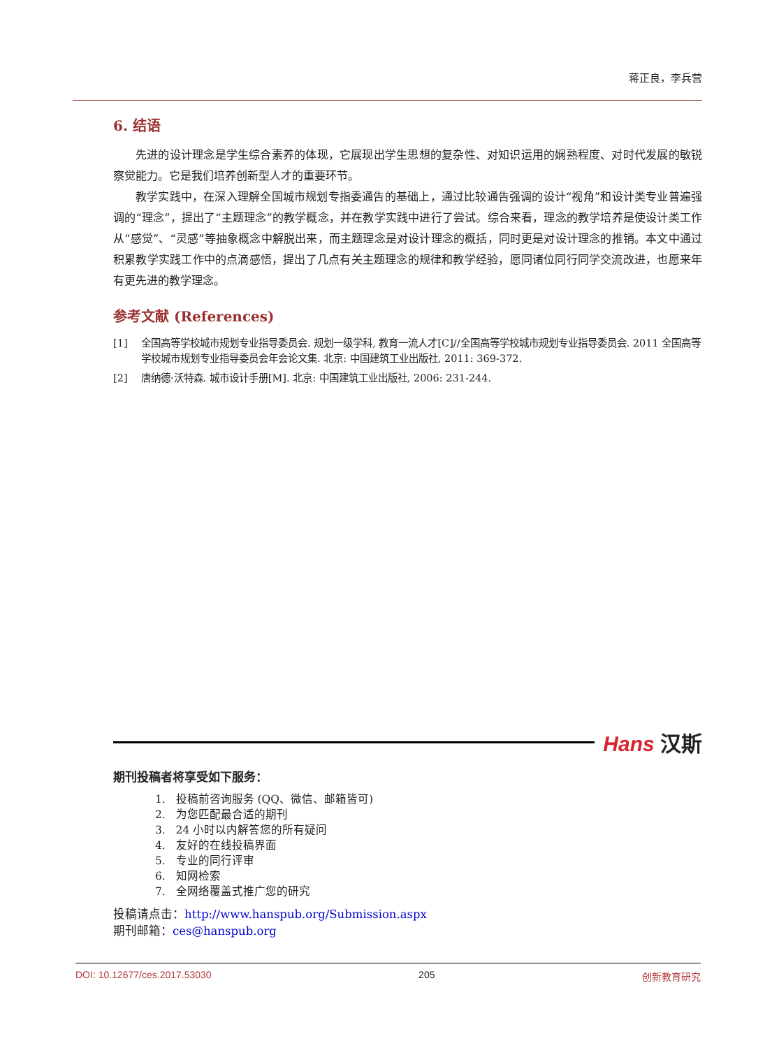蒋正良，李兵营
6. 结语
先进的设计理念是学生综合素养的体现，它展现出学生思想的复杂性、对知识运用的娴熟程度、对时代发展的敏锐察觉能力。它是我们培养创新型人才的重要环节。
教学实践中，在深入理解全国城市规划专指委通告的基础上，通过比较通告强调的设计“视角”和设计类专业普遍强调的“理念”，提出了“主题理念”的教学概念，并在教学实践中进行了尝试。综合来看，理念的教学培养是使设计类工作从“感觉”、“灵感”等抽象概念中解脱出来，而主题理念是对设计理念的概括，同时更是对设计理念的推销。本文中通过积累教学实践工作中的点滴感悟，提出了几点有关主题理念的规律和教学经验，愿同诸位同行同学交流改进，也愿来年有更先进的教学理念。
参考文献 (References)
[1] 全国高等学校城市规划专业指导委员会. 规划一级学科, 教育一流人才[C]//全国高等学校城市规划专业指导委员会. 2011 全国高等学校城市规划专业指导委员会年会论文集. 北京: 中国建筑工业出版社, 2011: 369-372.
[2] 唐纳德·沃特森. 城市设计手册[M]. 北京: 中国建筑工业出版社, 2006: 231-244.
Hans 汉斯
期刊投稿者将享受如下服务：
1. 投稿前咨询服务 (QQ、微信、邮箱皆可)
2. 为您匹配最合适的期刊
3. 24 小时以内解答您的所有疑问
4. 友好的在线投稿界面
5. 专业的同行评审
6. 知网检索
7. 全网络覆盖式推广您的研究
投稿请点击：http://www.hanspub.org/Submission.aspx
期刊邮箱：ces@hanspub.org
DOI: 10.12677/ces.2017.53030 205 创新教育研究